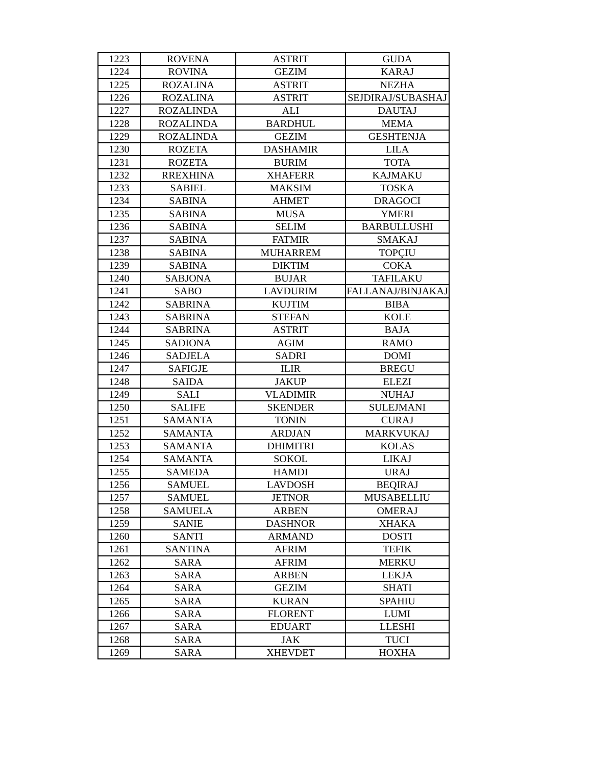| 1223 | ROVENA | ASTRIT | GUDA |
| 1224 | ROVINA | GEZIM | KARAJ |
| 1225 | ROZALINA | ASTRIT | NEZHA |
| 1226 | ROZALINA | ASTRIT | SEJDIRAJ/SUBASHAJ |
| 1227 | ROZALINDA | ALI | DAUTAJ |
| 1228 | ROZALINDA | BARDHUL | MEMA |
| 1229 | ROZALINDA | GEZIM | GESHTENJA |
| 1230 | ROZETA | DASHAMIR | LILA |
| 1231 | ROZETA | BURIM | TOTA |
| 1232 | RREXHINA | XHAFERR | KAJMAKU |
| 1233 | SABIEL | MAKSIM | TOSKA |
| 1234 | SABINA | AHMET | DRAGOCI |
| 1235 | SABINA | MUSA | YMERI |
| 1236 | SABINA | SELIM | BARBULLUSHI |
| 1237 | SABINA | FATMIR | SMAKAJ |
| 1238 | SABINA | MUHARREM | TOPÇIU |
| 1239 | SABINA | DIKTIM | COKA |
| 1240 | SABJONA | BUJAR | TAFILAKU |
| 1241 | SABO | LAVDURIM | FALLANAJ/BINJAKAJ |
| 1242 | SABRINA | KUJTIM | BIBA |
| 1243 | SABRINA | STEFAN | KOLE |
| 1244 | SABRINA | ASTRIT | BAJA |
| 1245 | SADIONA | AGIM | RAMO |
| 1246 | SADJELA | SADRI | DOMI |
| 1247 | SAFIGJE | ILIR | BREGU |
| 1248 | SAIDA | JAKUP | ELEZI |
| 1249 | SALI | VLADIMIR | NUHAJ |
| 1250 | SALIFE | SKENDER | SULEJMANI |
| 1251 | SAMANTA | TONIN | CURAJ |
| 1252 | SAMANTA | ARDJAN | MARKVUKAJ |
| 1253 | SAMANTA | DHIMITRI | KOLAS |
| 1254 | SAMANTA | SOKOL | LIKAJ |
| 1255 | SAMEDA | HAMDI | URAJ |
| 1256 | SAMUEL | LAVDOSH | BEQIRAJ |
| 1257 | SAMUEL | JETNOR | MUSABELLIU |
| 1258 | SAMUELA | ARBEN | OMERAJ |
| 1259 | SANIE | DASHNOR | XHAKA |
| 1260 | SANTI | ARMAND | DOSTI |
| 1261 | SANTINA | AFRIM | TEFIK |
| 1262 | SARA | AFRIM | MERKU |
| 1263 | SARA | ARBEN | LEKJA |
| 1264 | SARA | GEZIM | SHATI |
| 1265 | SARA | KURAN | SPAHIU |
| 1266 | SARA | FLORENT | LUMI |
| 1267 | SARA | EDUART | LLESHI |
| 1268 | SARA | JAK | TUCI |
| 1269 | SARA | XHEVDET | HOXHA |